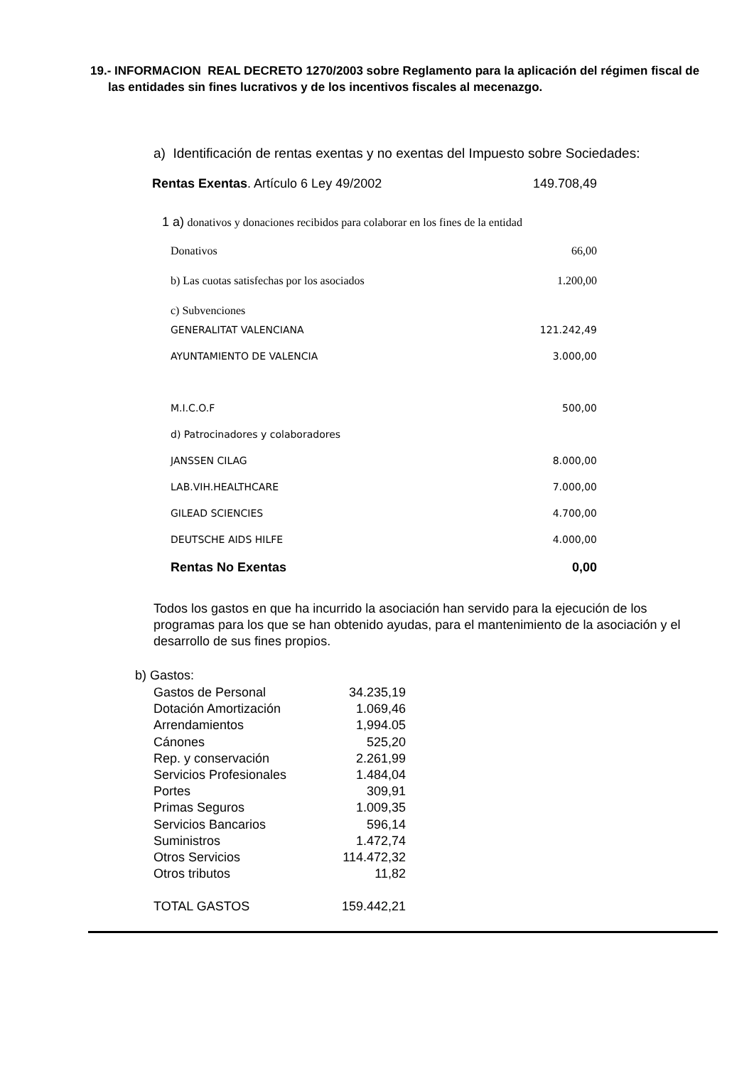19.- INFORMACION REAL DECRETO 1270/2003 sobre Reglamento para la aplicación del régimen fiscal de las entidades sin fines lucrativos y de los incentivos fiscales al mecenazgo.
a) Identificación de rentas exentas y no exentas del Impuesto sobre Sociedades:
| Rentas Exentas . Artículo 6 Ley 49/2002 | 149.708,49 |
| 1 a) donativos y donaciones recibidos para colaborar en los fines de la entidad | |
| Donativos | 66,00 |
| b) Las cuotas satisfechas por los asociados | 1.200,00 |
| c) Subvenciones | |
| GENERALITAT VALENCIANA | 121.242,49 |
| AYUNTAMIENTO DE VALENCIA | 3.000,00 |
| M.I.C.O.F | 500,00 |
| d) Patrocinadores y colaboradores | |
| JANSSEN CILAG | 8.000,00 |
| LAB.VIH.HEALTHCARE | 7.000,00 |
| GILEAD SCIENCIES | 4.700,00 |
| DEUTSCHE AIDS HILFE | 4.000,00 |
| Rentas No Exentas | 0,00 |
Todos los gastos en que ha incurrido la asociación han servido para la ejecución de los programas para los que se han obtenido ayudas, para el mantenimiento de la asociación y el desarrollo de sus fines propios.
b) Gastos:
| Gastos de Personal | 34.235,19 |
| Dotación Amortización | 1.069,46 |
| Arrendamientos | 1,994.05 |
| Cánones | 525,20 |
| Rep. y conservación | 2.261,99 |
| Servicios Profesionales | 1.484,04 |
| Portes | 309,91 |
| Primas Seguros | 1.009,35 |
| Servicios Bancarios | 596,14 |
| Suministros | 1.472,74 |
| Otros Servicios | 114.472,32 |
| Otros tributos | 11,82 |
| TOTAL GASTOS | 159.442,21 |